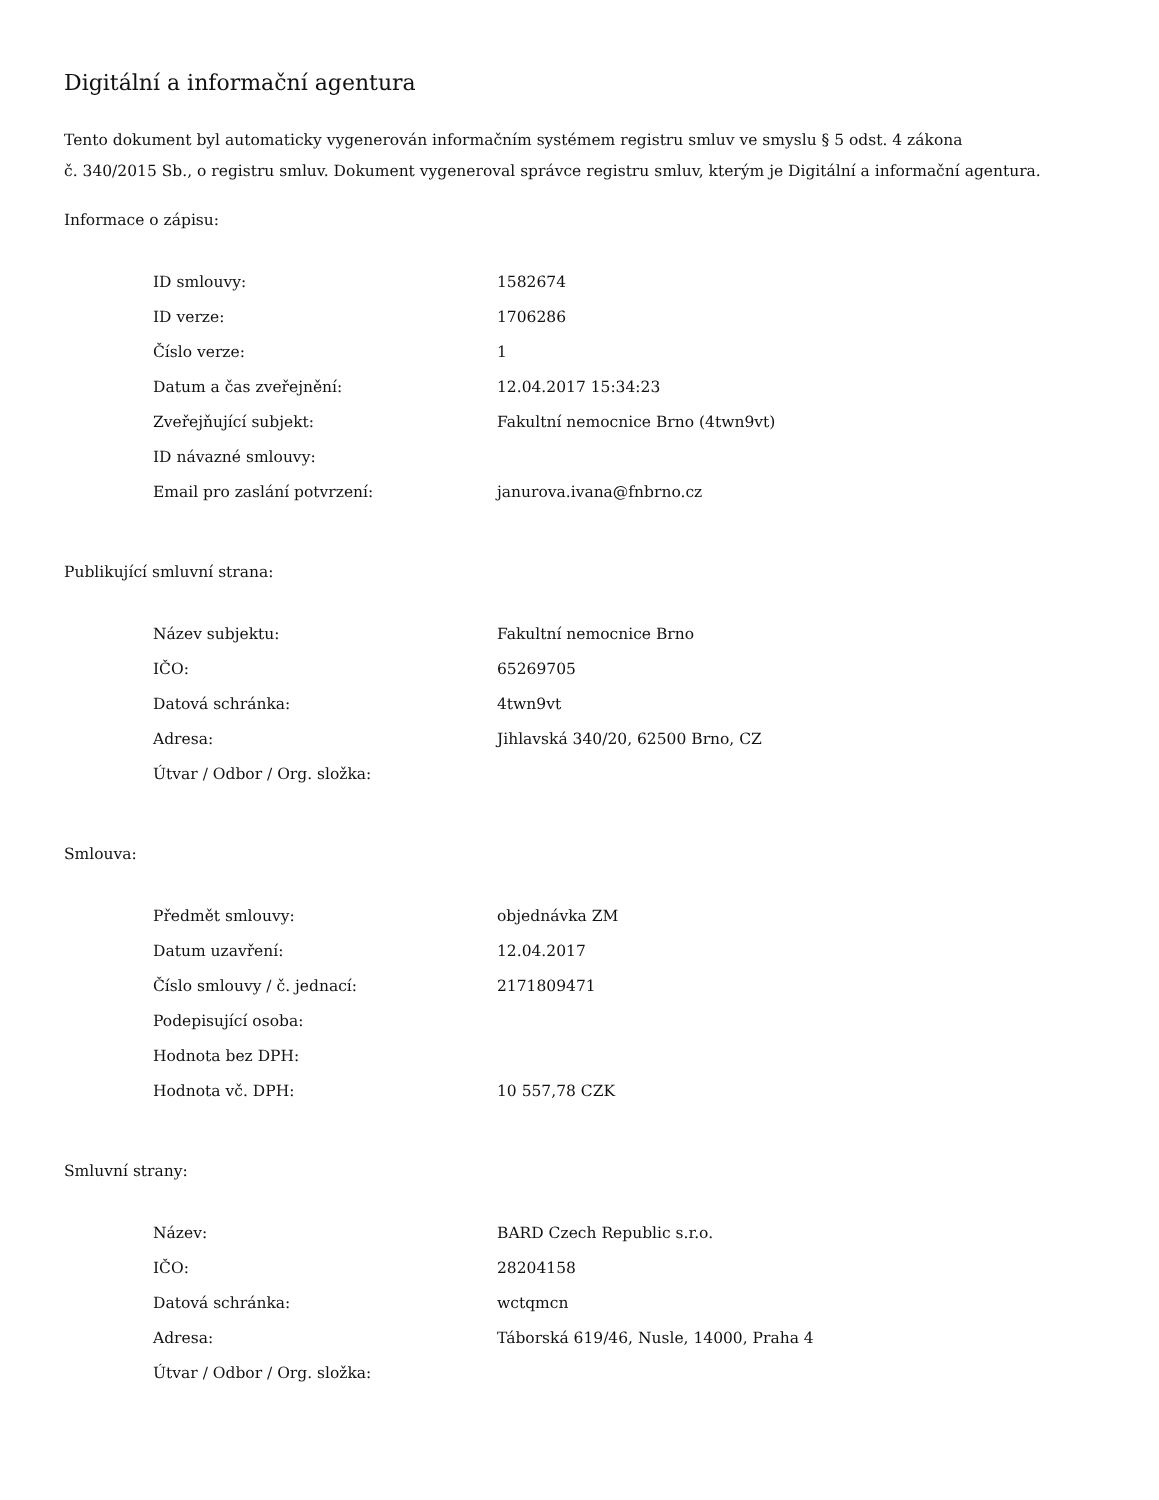Digitální a informační agentura
Tento dokument byl automaticky vygenerován informačním systémem registru smluv ve smyslu § 5 odst. 4 zákona
č. 340/2015 Sb., o registru smluv. Dokument vygeneroval správce registru smluv, kterým je Digitální a informační agentura.
Informace o zápisu:
| ID smlouvy: | 1582674 |
| ID verze: | 1706286 |
| Číslo verze: | 1 |
| Datum a čas zveřejnění: | 12.04.2017 15:34:23 |
| Zveřejňující subjekt: | Fakultní nemocnice Brno (4twn9vt) |
| ID návazné smlouvy: | |
| Email pro zaslání potvrzení: | janurova.ivana@fnbrno.cz |
Publikující smluvní strana:
| Název subjektu: | Fakultní nemocnice Brno |
| IČO: | 65269705 |
| Datová schránka: | 4twn9vt |
| Adresa: | Jihlavská 340/20, 62500 Brno, CZ |
| Útvar / Odbor / Org. složka: | |
Smlouva:
| Předmět smlouvy: | objednávka ZM |
| Datum uzavření: | 12.04.2017 |
| Číslo smlouvy / č. jednací: | 2171809471 |
| Podepisující osoba: | |
| Hodnota bez DPH: | |
| Hodnota vč. DPH: | 10 557,78 CZK |
Smluvní strany:
| Název: | BARD Czech Republic s.r.o. |
| IČO: | 28204158 |
| Datová schránka: | wctqmcn |
| Adresa: | Táborská 619/46, Nusle, 14000, Praha 4 |
| Útvar / Odbor / Org. složka: | |